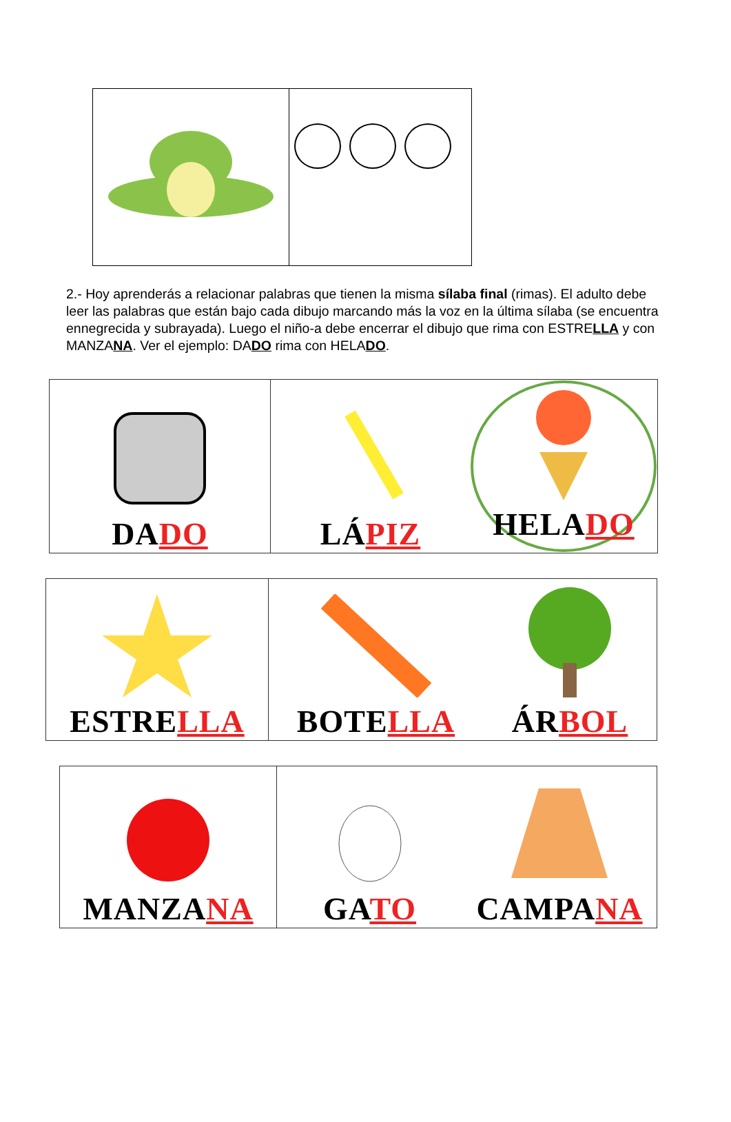2.- Hoy aprenderás a relacionar palabras que tienen la misma sílaba final (rimas). El adulto debe leer las palabras que están bajo cada dibujo marcando más la voz en la última sílaba (se encuentra ennegrecida y subrayada). Luego el niño-a debe encerrar el dibujo que rima con ESTRELLA y con MANZANA. Ver el ejemplo: DADO rima con HELADO.
| DA DO | LÁ PIZ | HELA DO |
| ESTRE LLA | BOTE LLA | ÁR BOL |
| MANZA NA | GA TO | CAMPA NA |